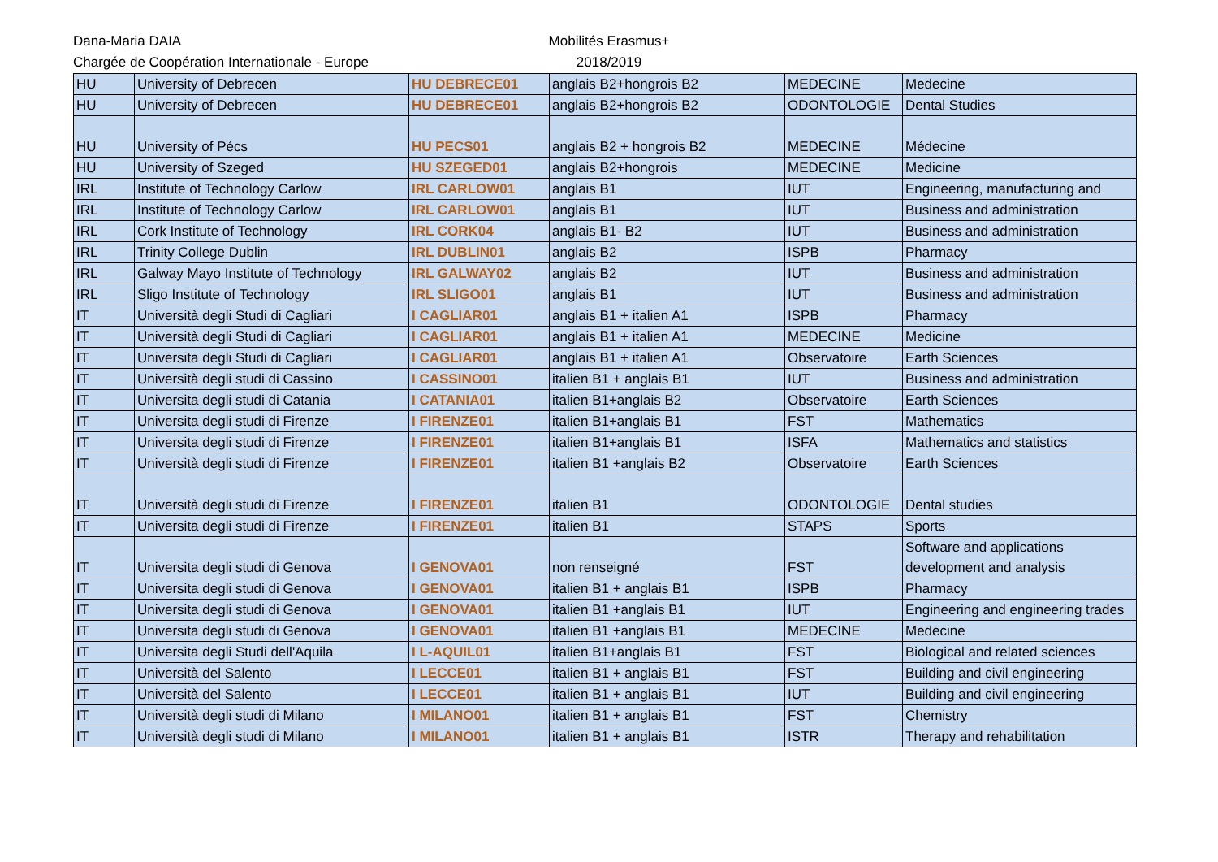Dana-Maria DAIA
Chargée de Coopération Internationale - Europe
Mobilités Erasmus+
2018/2019
| HU | University of Debrecen | HU DEBRECE01 | anglais B2+hongrois B2 | MEDECINE | Medecine |
| HU | University of Debrecen | HU DEBRECE01 | anglais B2+hongrois B2 | ODONTOLOGIE | Dental Studies |
| HU | University of Pécs | HU PECS01 | anglais B2 + hongrois B2 | MEDECINE | Médecine |
| HU | University of Szeged | HU SZEGED01 | anglais B2+hongrois | MEDECINE | Medicine |
| IRL | Institute of Technology Carlow | IRL CARLOW01 | anglais B1 | IUT | Engineering, manufacturing and |
| IRL | Institute of Technology Carlow | IRL CARLOW01 | anglais B1 | IUT | Business and administration |
| IRL | Cork Institute of Technology | IRL CORK04 | anglais B1- B2 | IUT | Business and administration |
| IRL | Trinity College Dublin | IRL DUBLIN01 | anglais B2 | ISPB | Pharmacy |
| IRL | Galway Mayo Institute of Technology | IRL GALWAY02 | anglais B2 | IUT | Business and administration |
| IRL | Sligo Institute of Technology | IRL SLIGO01 | anglais B1 | IUT | Business and administration |
| IT | Università degli Studi di Cagliari | I CAGLIAR01 | anglais B1 + italien A1 | ISPB | Pharmacy |
| IT | Università degli Studi di Cagliari | I CAGLIAR01 | anglais B1 + italien A1 | MEDECINE | Medicine |
| IT | Universita degli Studi di Cagliari | I CAGLIAR01 | anglais B1 + italien A1 | Observatoire | Earth Sciences |
| IT | Università degli studi di Cassino | I CASSINO01 | italien B1 + anglais B1 | IUT | Business and administration |
| IT | Universita degli studi di Catania | I CATANIA01 | italien B1+anglais B2 | Observatoire | Earth Sciences |
| IT | Universita degli studi di Firenze | I FIRENZE01 | italien B1+anglais B1 | FST | Mathematics |
| IT | Universita degli studi di Firenze | I FIRENZE01 | italien B1+anglais B1 | ISFA | Mathematics and statistics |
| IT | Università degli studi di Firenze | I FIRENZE01 | italien B1 +anglais B2 | Observatoire | Earth Sciences |
| IT | Università degli studi di Firenze | I FIRENZE01 | italien B1 | ODONTOLOGIE | Dental studies |
| IT | Universita degli studi di Firenze | I FIRENZE01 | italien B1 | STAPS | Sports |
| IT | Universita degli studi di Genova | I GENOVA01 | non renseigné | FST | Software and applications development and analysis |
| IT | Universita degli studi di Genova | I GENOVA01 | italien B1 + anglais B1 | ISPB | Pharmacy |
| IT | Universita degli studi di Genova | I GENOVA01 | italien B1 +anglais B1 | IUT | Engineering and engineering trades |
| IT | Universita degli studi di Genova | I GENOVA01 | italien B1 +anglais B1 | MEDECINE | Medecine |
| IT | Universita degli Studi dell'Aquila | I L-AQUIL01 | italien B1+anglais B1 | FST | Biological and related sciences |
| IT | Università del Salento | I LECCE01 | italien B1 + anglais B1 | FST | Building and civil engineering |
| IT | Università del Salento | I LECCE01 | italien B1 + anglais B1 | IUT | Building and civil engineering |
| IT | Università degli studi di Milano | I MILANO01 | italien B1 + anglais B1 | FST | Chemistry |
| IT | Università degli studi di Milano | I MILANO01 | italien B1 + anglais B1 | ISTR | Therapy and rehabilitation |